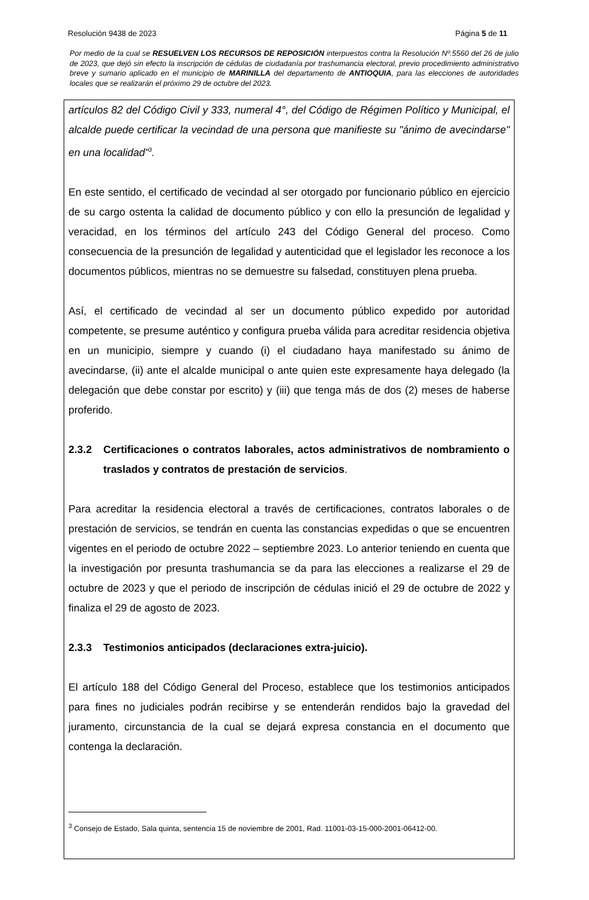Resolución 9438 de 2023 Página 5 de 11
Por medio de la cual se RESUELVEN LOS RECURSOS DE REPOSICIÓN interpuestos contra la Resolución Nº.5560 del 26 de julio de 2023, que dejó sin efecto la inscripción de cédulas de ciudadanía por trashumancia electoral, previo procedimiento administrativo breve y sumario aplicado en el municipio de MARINILLA del departamento de ANTIOQUIA, para las elecciones de autoridades locales que se realizarán el próximo 29 de octubre del 2023.
artículos 82 del Código Civil y 333, numeral 4°, del Código de Régimen Político y Municipal, el alcalde puede certificar la vecindad de una persona que manifieste su "ánimo de avecindarse" en una localidad”<sup>3</sup>.
En este sentido, el certificado de vecindad al ser otorgado por funcionario público en ejercicio de su cargo ostenta la calidad de documento público y con ello la presunción de legalidad y veracidad, en los términos del artículo 243 del Código General del proceso. Como consecuencia de la presunción de legalidad y autenticidad que el legislador les reconoce a los documentos públicos, mientras no se demuestre su falsedad, constituyen plena prueba.
Así, el certificado de vecindad al ser un documento público expedido por autoridad competente, se presume auténtico y configura prueba válida para acreditar residencia objetiva en un municipio, siempre y cuando (i) el ciudadano haya manifestado su ánimo de avecindarse, (ii) ante el alcalde municipal o ante quien este expresamente haya delegado (la delegación que debe constar por escrito) y (iii) que tenga más de dos (2) meses de haberse proferido.
2.3.2 Certificaciones o contratos laborales, actos administrativos de nombramiento o traslados y contratos de prestación de servicios.
Para acreditar la residencia electoral a través de certificaciones, contratos laborales o de prestación de servicios, se tendrán en cuenta las constancias expedidas o que se encuentren vigentes en el periodo de octubre 2022 – septiembre 2023. Lo anterior teniendo en cuenta que la investigación por presunta trashumancia se da para las elecciones a realizarse el 29 de octubre de 2023 y que el periodo de inscripción de cédulas inició el 29 de octubre de 2022 y finaliza el 29 de agosto de 2023.
2.3.3 Testimonios anticipados (declaraciones extra-juicio).
El artículo 188 del Código General del Proceso, establece que los testimonios anticipados para fines no judiciales podrán recibirse y se entenderán rendidos bajo la gravedad del juramento, circunstancia de la cual se dejará expresa constancia en el documento que contenga la declaración.
<sup>3</sup> Consejo de Estado, Sala quinta, sentencia 15 de noviembre de 2001, Rad. 11001-03-15-000-2001-06412-00.